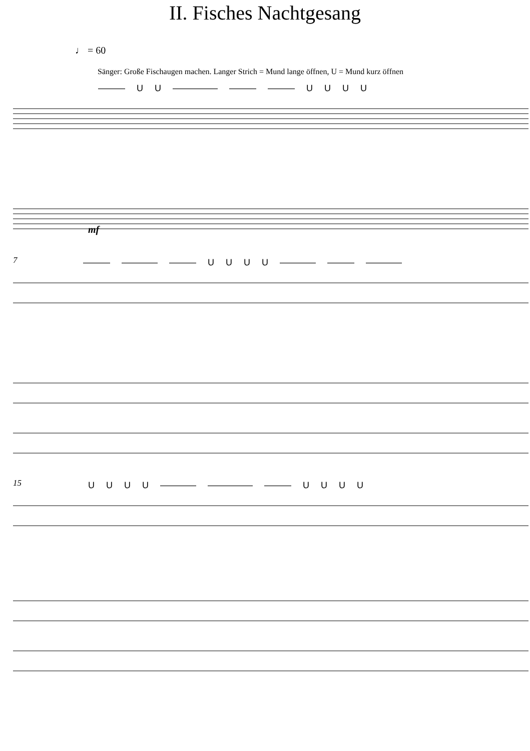II. Fisches Nachtgesang
♩ = 60
Sänger: Große Fischaugen machen. Langer Strich = Mund lange öffnen, U = Mund kurz öffnen
——— U U ————— ——— ——— U U U U
mf
7
——— ———— ——— U U U U ———— ——— ————
15
U U U U ———— ————— ——— U U U U